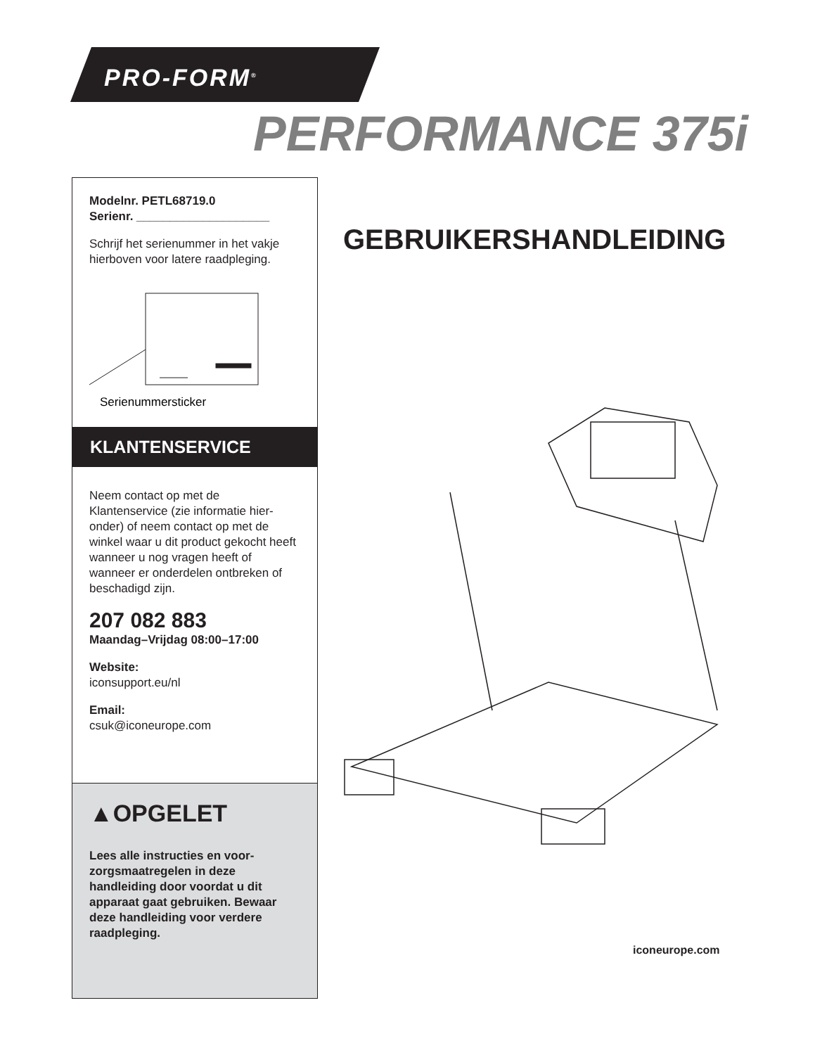PRO-FORM<sup>®</sup>
PERFORMANCE 375i
Modelnr. PETL68719.0
Serienr. ____________________
Schrijf het serienummer in het vakje hierboven voor latere raadpleging.
Serienummersticker
KLANTENSERVICE
Neem contact op met de Klantenservice (zie informatie hier-onder) of neem contact op met de winkel waar u dit product gekocht heeft wanneer u nog vragen heeft of wanneer er onderdelen ontbreken of beschadigd zijn.
207 082 883
Maandag–Vrijdag 08:00–17:00
Website:
iconsupport.eu/nl
Email:
csuk@iconeurope.com
▲OPGELET
Lees alle instructies en voor-zorgsmaatregelen in deze handleiding door voordat u dit apparaat gaat gebruiken. Bewaar deze handleiding voor verdere raadpleging.
GEBRUIKERSHANDLEIDING
iconeurope.com